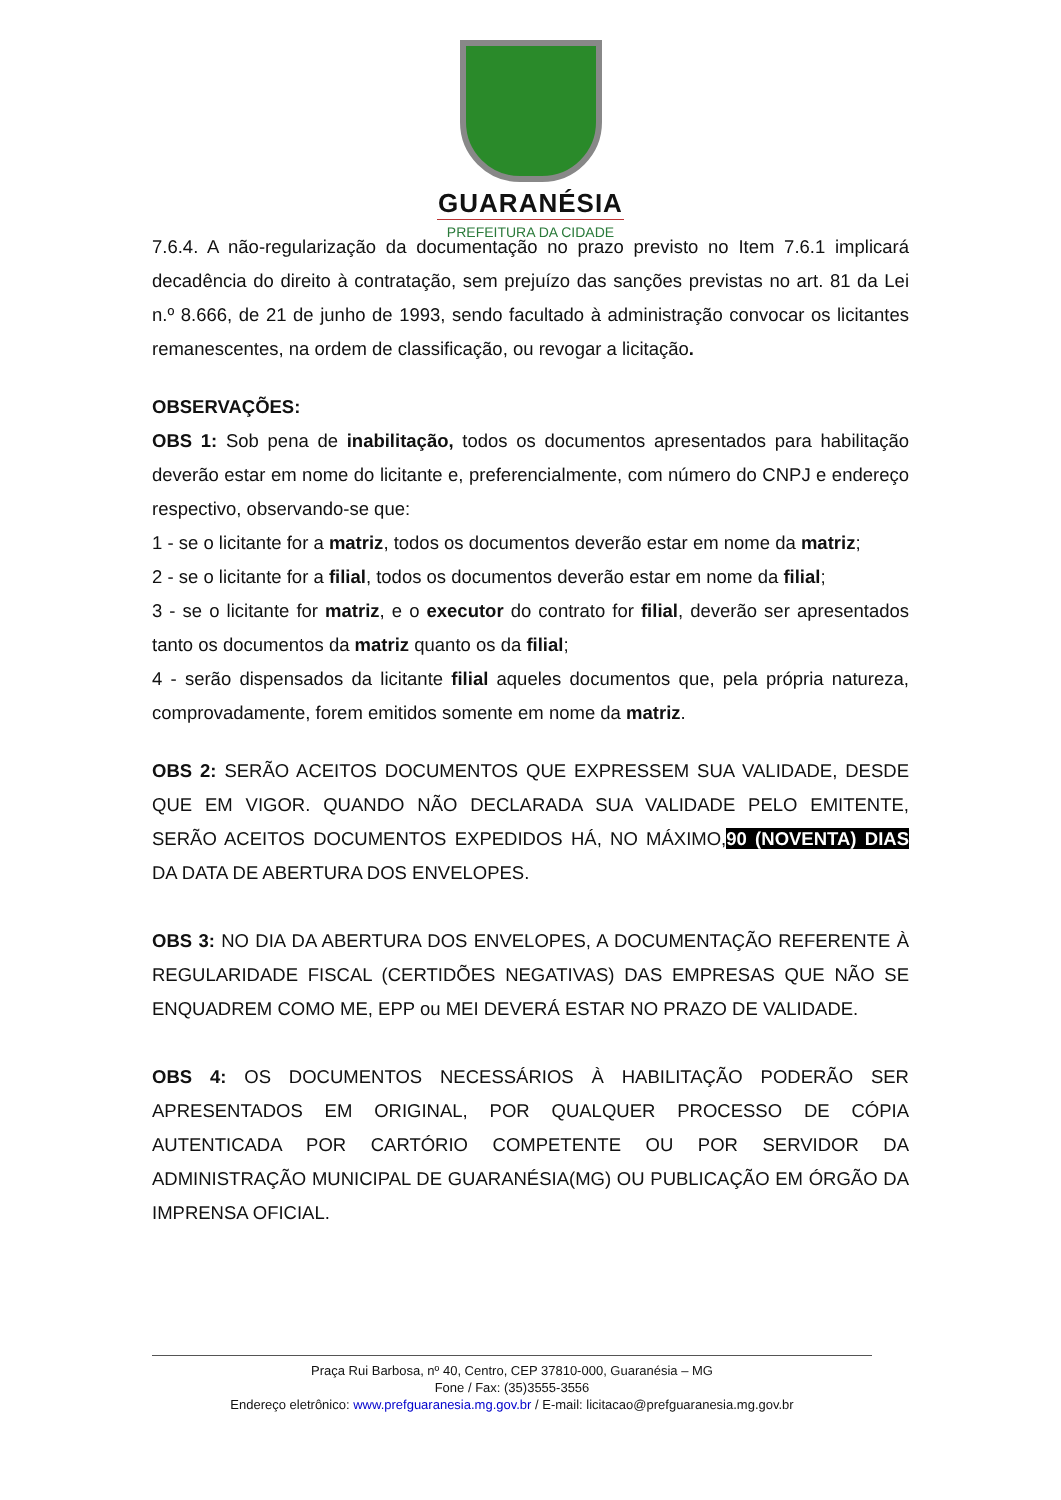GUARANÉSIA
PREFEITURA DA CIDADE
7.6.4. A não-regularização da documentação no prazo previsto no Item 7.6.1 implicará decadência do direito à contratação, sem prejuízo das sanções previstas no art. 81 da Lei n.º 8.666, de 21 de junho de 1993, sendo facultado à administração convocar os licitantes remanescentes, na ordem de classificação, ou revogar a licitação.
OBSERVAÇÕES:
OBS 1: Sob pena de inabilitação, todos os documentos apresentados para habilitação deverão estar em nome do licitante e, preferencialmente, com número do CNPJ e endereço respectivo, observando-se que:
1 - se o licitante for a matriz, todos os documentos deverão estar em nome da matriz;
2 - se o licitante for a filial, todos os documentos deverão estar em nome da filial;
3 - se o licitante for matriz, e o executor do contrato for filial, deverão ser apresentados tanto os documentos da matriz quanto os da filial;
4 - serão dispensados da licitante filial aqueles documentos que, pela própria natureza, comprovadamente, forem emitidos somente em nome da matriz.
OBS 2: SERÃO ACEITOS DOCUMENTOS QUE EXPRESSEM SUA VALIDADE, DESDE QUE EM VIGOR. QUANDO NÃO DECLARADA SUA VALIDADE PELO EMITENTE, SERÃO ACEITOS DOCUMENTOS EXPEDIDOS HÁ, NO MÁXIMO,90 (NOVENTA) DIAS DA DATA DE ABERTURA DOS ENVELOPES.
OBS 3: NO DIA DA ABERTURA DOS ENVELOPES, A DOCUMENTAÇÃO REFERENTE À REGULARIDADE FISCAL (CERTIDÕES NEGATIVAS) DAS EMPRESAS QUE NÃO SE ENQUADREM COMO ME, EPP ou MEI DEVERÁ ESTAR NO PRAZO DE VALIDADE.
OBS 4: OS DOCUMENTOS NECESSÁRIOS À HABILITAÇÃO PODERÃO SER APRESENTADOS EM ORIGINAL, POR QUALQUER PROCESSO DE CÓPIA AUTENTICADA POR CARTÓRIO COMPETENTE OU POR SERVIDOR DA ADMINISTRAÇÃO MUNICIPAL DE GUARANÉSIA(MG) OU PUBLICAÇÃO EM ÓRGÃO DA IMPRENSA OFICIAL.
Praça Rui Barbosa, nº 40, Centro, CEP 37810-000, Guaranésia – MG
Fone / Fax: (35)3555-3556
Endereço eletrônico: www.prefguaranesia.mg.gov.br / E-mail: licitacao@prefguaranesia.mg.gov.br